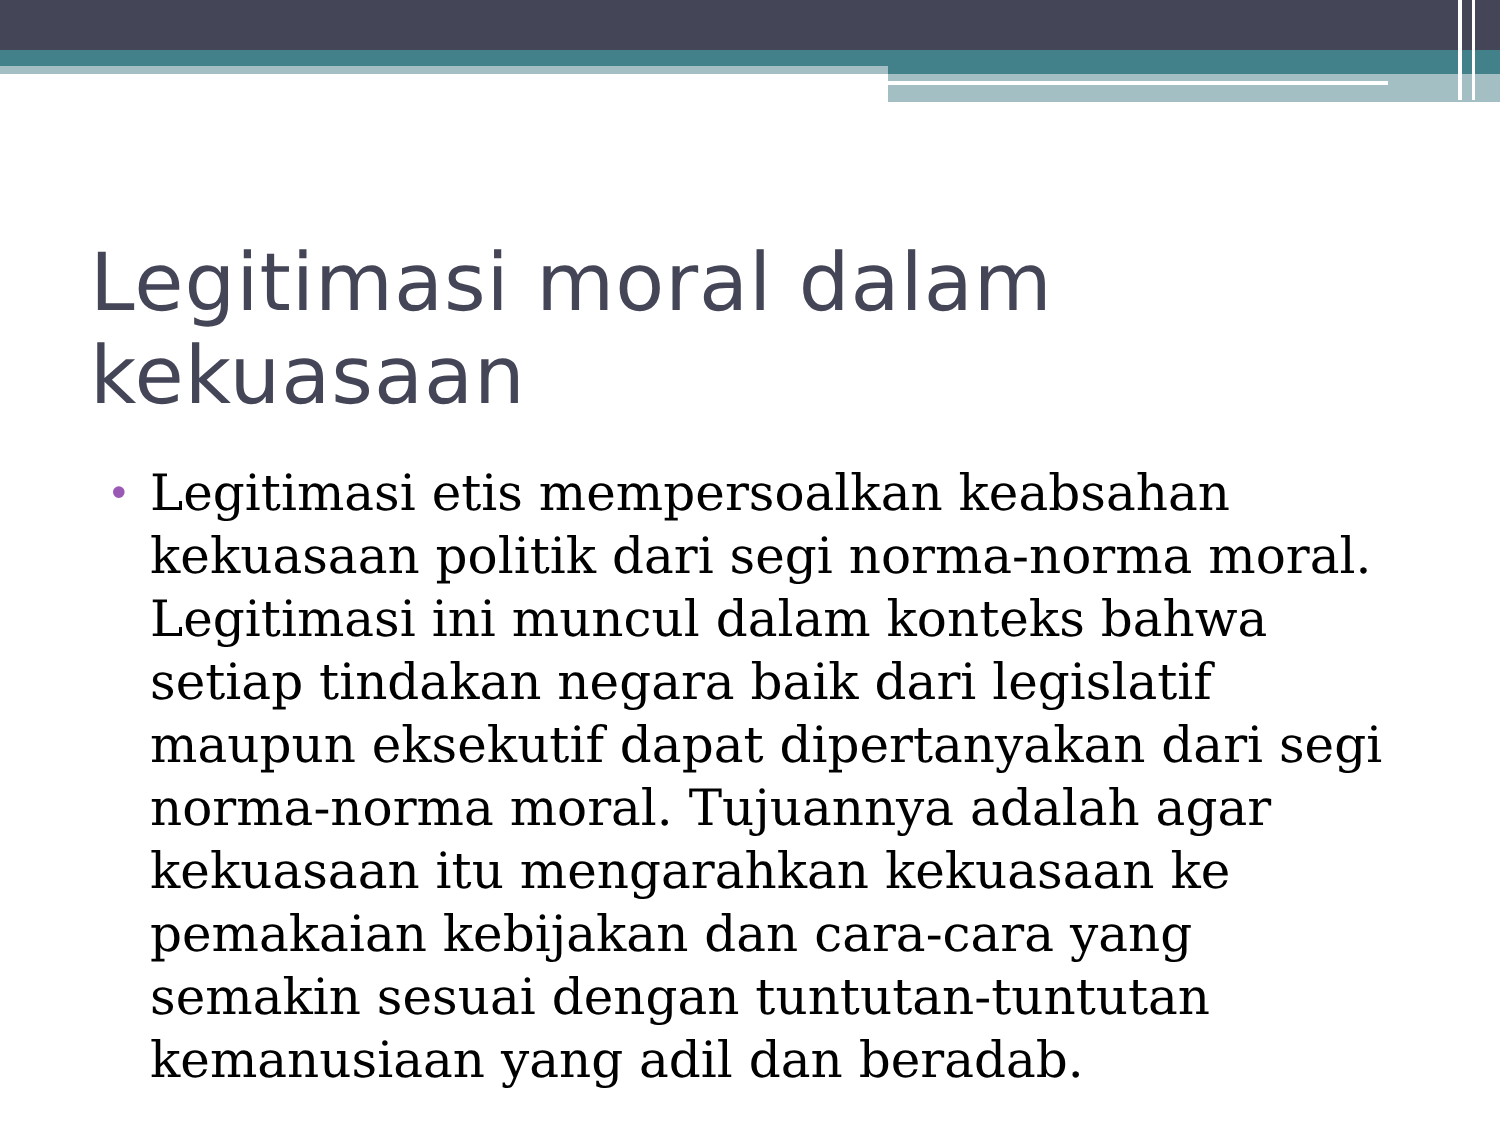Legitimasi moral dalam kekuasaan
• Legitimasi etis mempersoalkan keabsahan kekuasaan politik dari segi norma-norma moral. Legitimasi ini muncul dalam konteks bahwa setiap tindakan negara baik dari legislatif maupun eksekutif dapat dipertanyakan dari segi norma-norma moral. Tujuannya adalah agar kekuasaan itu mengarahkan kekuasaan ke pemakaian kebijakan dan cara-cara yang semakin sesuai dengan tuntutan-tuntutan kemanusiaan yang adil dan beradab.